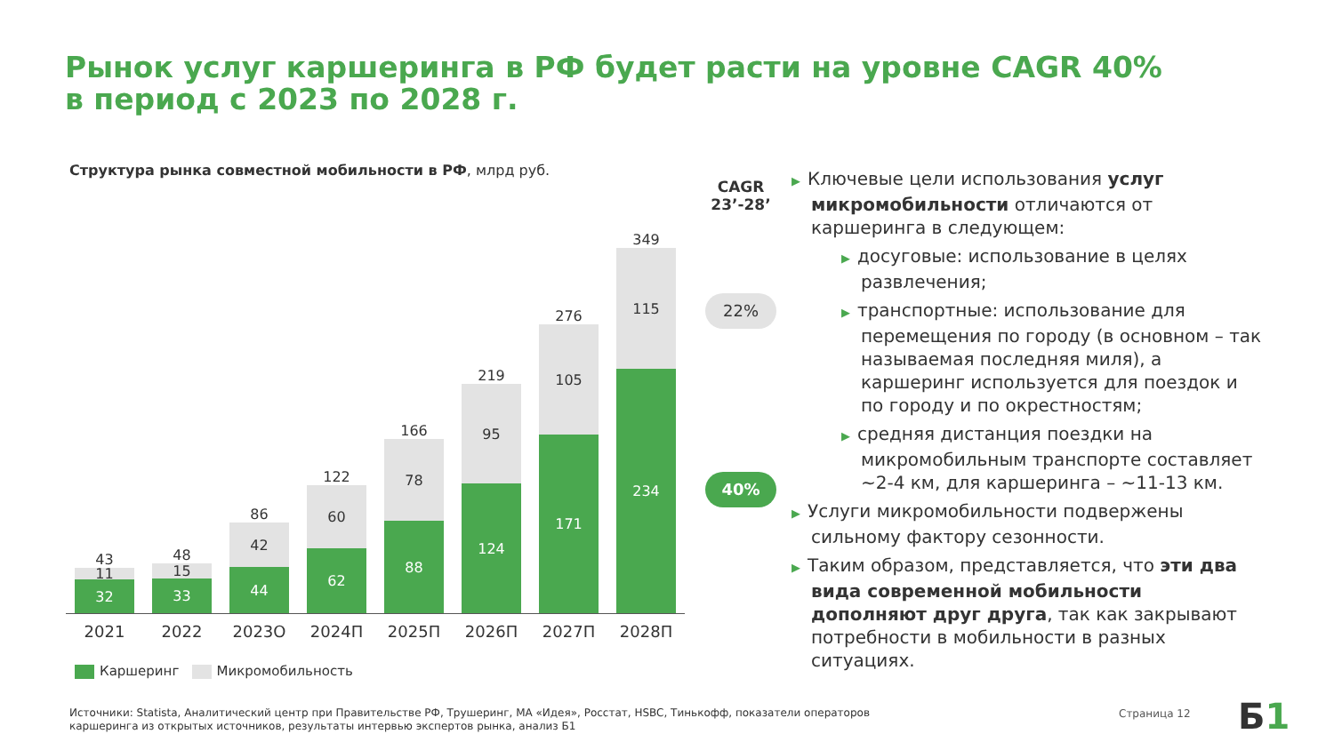Рынок услуг каршеринга в РФ будет расти на уровне CAGR 40%
в период с 2023 по 2028 г.
Структура рынка совместной мобильности в РФ, млрд руб.
43
11
32
48
15
33
86
42
44
122
60
62
166
78
88
219
95
124
276
105
171
349
115
234
2021 2022 2023О 2024П 2025П 2026П 2027П 2028П
Каршеринг Микромобильность
CAGR
23’-28’
22%
40%
▶ Ключевые цели использования услуг микромобильности отличаются от каршеринга в следующем:
▶ досуговые: использование в целях развлечения;
▶ транспортные: использование для перемещения по городу (в основном – так называемая последняя миля), а каршеринг используется для поездок и по городу и по окрестностям;
▶ средняя дистанция поездки на микромобильным транспорте составляет ~2-4 км, для каршеринга – ~11-13 км.
▶ Услуги микромобильности подвержены сильному фактору сезонности.
▶ Таким образом, представляется, что эти два вида современной мобильности дополняют друг друга, так как закрывают потребности в мобильности в разных ситуациях.
Источники: Statista, Аналитический центр при Правительстве РФ, Трушеринг, МА «Идея», Росстат, HSBC, Тинькофф, показатели операторов каршеринга из открытых источников, результаты интервью экспертов рынка, анализ Б1
Страница 12 Б1